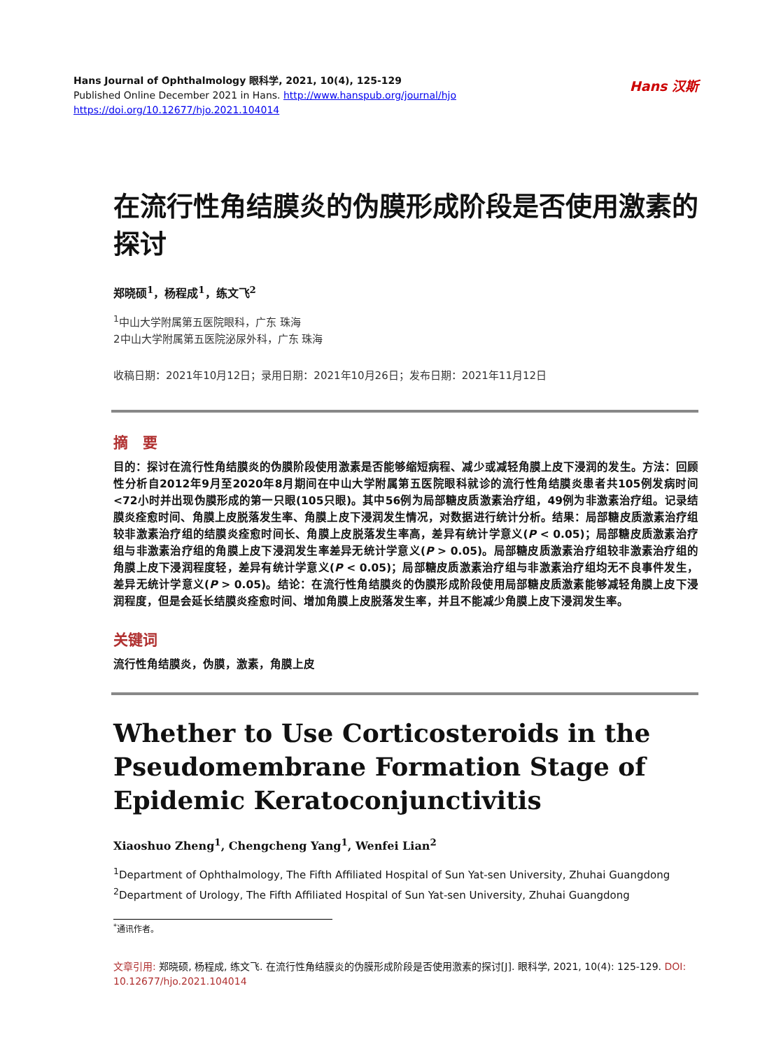Hans 汉斯
Hans Journal of Ophthalmology 眼科学, 2021, 10(4), 125-129
Published Online December 2021 in Hans. http://www.hanspub.org/journal/hjo
https://doi.org/10.12677/hjo.2021.104014
在流行性角结膜炎的伪膜形成阶段是否使用激素的探讨
郑晓硕<sup>1</sup>，杨程成<sup>1</sup>，练文飞<sup>2</sup>
<sup>1</sup> 中山大学附属第五医院眼科，广东 珠海
2中山大学附属第五医院泌尿外科，广东 珠海
收稿日期：2021年10月12日；录用日期：2021年10月26日；发布日期：2021年11月12日
摘　要
目的：探讨在流行性角结膜炎的伪膜阶段使用激素是否能够缩短病程、减少或减轻角膜上皮下浸润的发生。方法：回顾性分析自2012年9月至2020年8月期间在中山大学附属第五医院眼科就诊的流行性角结膜炎患者共105例发病时间<72小时并出现伪膜形成的第一只眼(105只眼)。其中56例为局部糖皮质激素治疗组，49例为非激素治疗组。记录结膜炎痊愈时间、角膜上皮脱落发生率、角膜上皮下浸润发生情况，对数据进行统计分析。结果：局部糖皮质激素治疗组较非激素治疗组的结膜炎痊愈时间长、角膜上皮脱落发生率高，差异有统计学意义(P < 0.05)；局部糖皮质激素治疗组与非激素治疗组的角膜上皮下浸润发生率差异无统计学意义(P > 0.05)。局部糖皮质激素治疗组较非激素治疗组的角膜上皮下浸润程度轻，差异有统计学意义(P < 0.05)；局部糖皮质激素治疗组与非激素治疗组均无不良事件发生，差异无统计学意义(P > 0.05)。结论：在流行性角结膜炎的伪膜形成阶段使用局部糖皮质激素能够减轻角膜上皮下浸润程度，但是会延长结膜炎痊愈时间、增加角膜上皮脱落发生率，并且不能减少角膜上皮下浸润发生率。
关键词
流行性角结膜炎，伪膜，激素，角膜上皮
Whether to Use Corticosteroids in the Pseudomembrane Formation Stage of Epidemic Keratoconjunctivitis
Xiaoshuo Zheng<sup>1</sup>, Chengcheng Yang<sup>1</sup>, Wenfei Lian<sup>2</sup>
<sup>1</sup> Department of Ophthalmology, The Fifth Affiliated Hospital of Sun Yat-sen University, Zhuhai Guangdong
<sup>2</sup> Department of Urology, The Fifth Affiliated Hospital of Sun Yat-sen University, Zhuhai Guangdong
<sup>*</sup> 通讯作者。
文章引用: 郑晓硕, 杨程成, 练文飞. 在流行性角结膜炎的伪膜形成阶段是否使用激素的探讨[J]. 眼科学, 2021, 10(4): 125-129. DOI: 10.12677/hjo.2021.104014